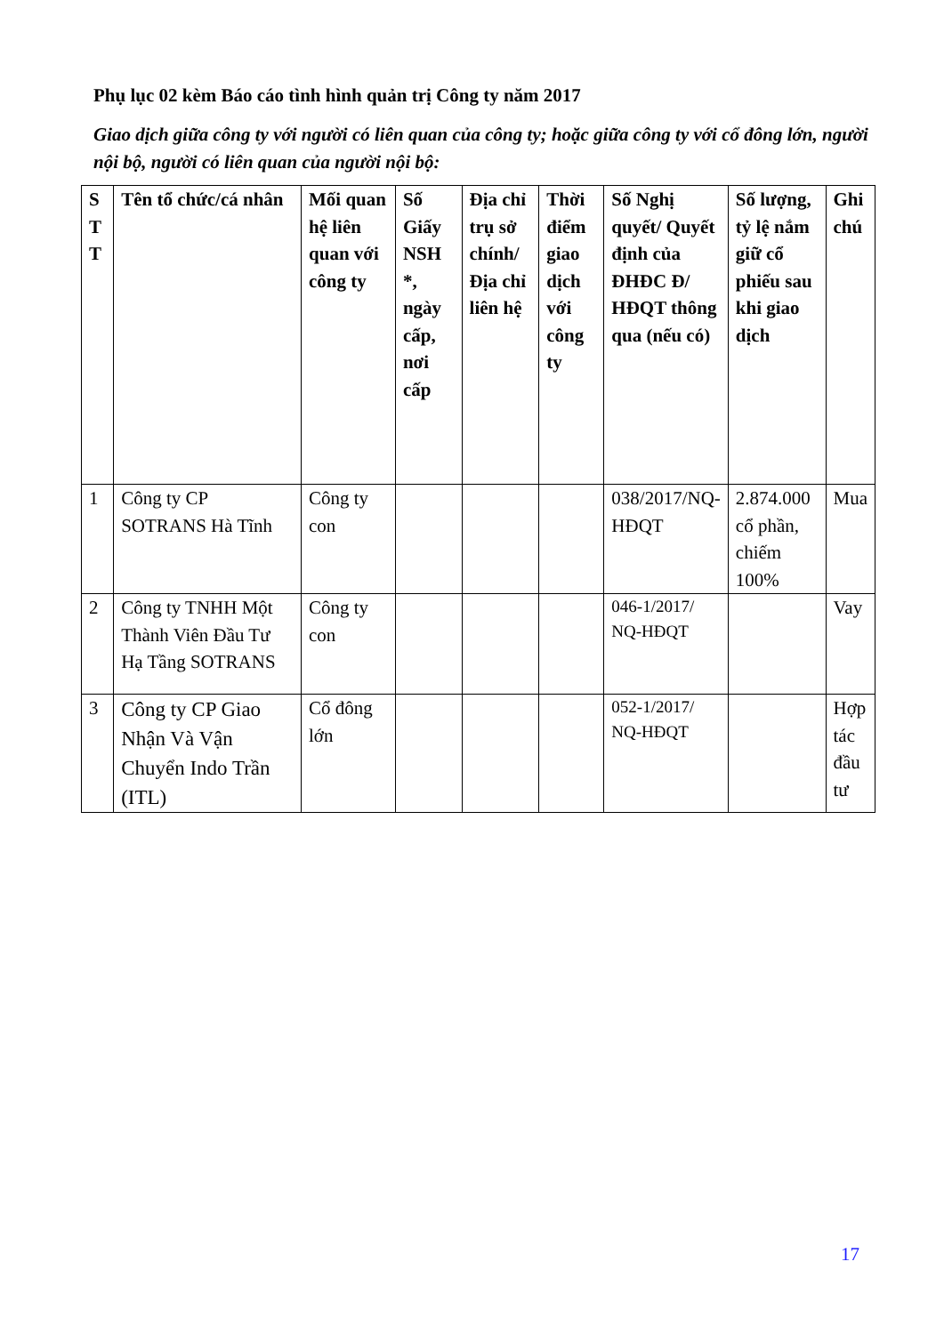Phụ lục 02 kèm Báo cáo tình hình quản trị Công ty năm 2017
Giao dịch giữa công ty với người có liên quan của công ty; hoặc giữa công ty với cổ đông lớn, người nội bộ, người có liên quan của người nội bộ:
| S T T | Tên tổ chức/cá nhân | Mối quan hệ liên quan với công ty | Số Giấy NSH *, ngày cấp, nơi cấp | Địa chỉ trụ sở chính/ Địa chỉ liên hệ | Thời điểm giao dịch với công ty | Số Nghị quyết/ Quyết định của ĐHĐC Đ/ HĐQT thông qua (nếu có) | Số lượng, tỷ lệ nắm giữ cổ phiếu sau khi giao dịch | Ghi chú |
| --- | --- | --- | --- | --- | --- | --- | --- | --- |
| 1 | Công ty CP SOTRANS Hà Tĩnh | Công ty con | | | | 038/2017/NQ-HĐQT | 2.874.000 cổ phần, chiếm 100% | Mua |
| 2 | Công ty TNHH Một Thành Viên Đầu Tư Hạ Tầng SOTRANS | Công ty con | | | | 046-1/2017/ NQ-HĐQT | | Vay |
| 3 | Công ty CP Giao Nhận Và Vận Chuyển Indo Trần (ITL) | Cổ đông lớn | | | | 052-1/2017/ NQ-HĐQT | | Hợp tác đầu tư |
17